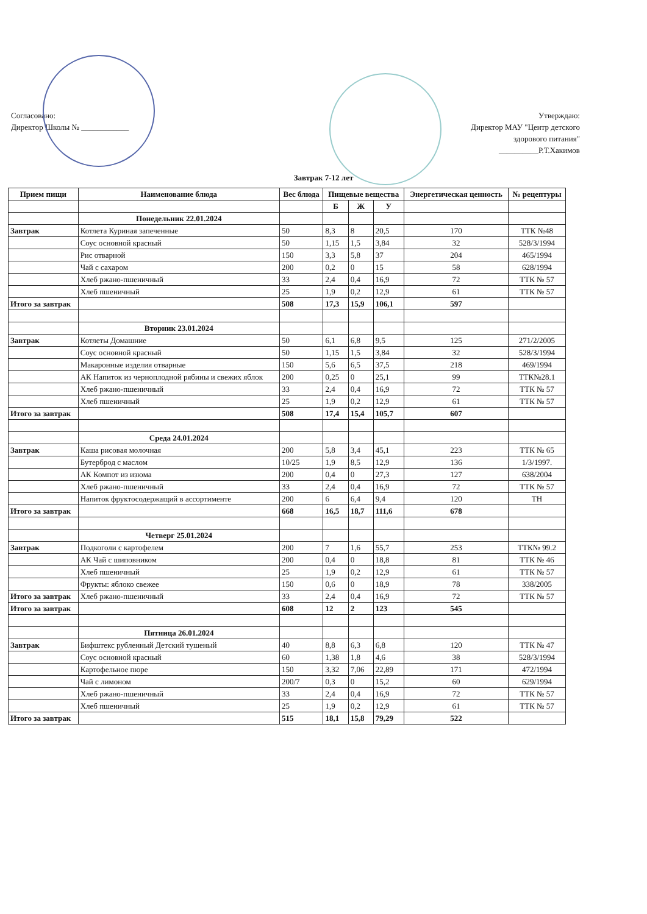Согласовано:
Директор Школы № ____________
Утверждаю:
Директор МАУ "Центр детского
здорового питания"
__________Р.Т.Хакимов
Завтрак 7-12 лет
| Прием пищи | Наименование блюда | Вес блюда | Пищевые вещества | | | Энергетическая ценность | № рецептуры |
| --- | --- | --- | --- | --- | --- | --- | --- |
| | | | Б | Ж | У | | |
| | Понедельник 22.01.2024 | | | | | | |
| Завтрак | Котлета Куриная запеченные | 50 | 8,3 | 8 | 20,5 | 170 | ТТК №48 |
| | Соус основной красный | 50 | 1,15 | 1,5 | 3,84 | 32 | 528/3/1994 |
| | Рис отварной | 150 | 3,3 | 5,8 | 37 | 204 | 465/1994 |
| | Чай с сахаром | 200 | 0,2 | 0 | 15 | 58 | 628/1994 |
| | Хлеб ржано-пшеничный | 33 | 2,4 | 0,4 | 16,9 | 72 | ТТК № 57 |
| | Хлеб пшеничный | 25 | 1,9 | 0,2 | 12,9 | 61 | ТТК № 57 |
| Итого за завтрак | | 508 | 17,3 | 15,9 | 106,1 | 597 | |
| | Вторник 23.01.2024 | | | | | | |
| Завтрак | Котлеты Домашние | 50 | 6,1 | 6,8 | 9,5 | 125 | 271/2/2005 |
| | Соус основной красный | 50 | 1,15 | 1,5 | 3,84 | 32 | 528/3/1994 |
| | Макаронные изделия отварные | 150 | 5,6 | 6,5 | 37,5 | 218 | 469/1994 |
| | АК Напиток из черноплодной рябины и свежих яблок | 200 | 0,25 | 0 | 25,1 | 99 | ТТК№28.1 |
| | Хлеб ржано-пшеничный | 33 | 2,4 | 0,4 | 16,9 | 72 | ТТК № 57 |
| | Хлеб пшеничный | 25 | 1,9 | 0,2 | 12,9 | 61 | ТТК № 57 |
| Итого за завтрак | | 508 | 17,4 | 15,4 | 105,7 | 607 | |
| | Среда 24.01.2024 | | | | | | |
| Завтрак | Каша рисовая молочная | 200 | 5,8 | 3,4 | 45,1 | 223 | ТТК № 65 |
| | Бутерброд с маслом | 10/25 | 1,9 | 8,5 | 12,9 | 136 | 1/3/1997. |
| | АК Компот из изюма | 200 | 0,4 | 0 | 27,3 | 127 | 638/2004 |
| | Хлеб ржано-пшеничный | 33 | 2,4 | 0,4 | 16,9 | 72 | ТТК № 57 |
| | Напиток фруктосодержащий в ассортименте | 200 | 6 | 6,4 | 9,4 | 120 | ТН |
| Итого за завтрак | | 668 | 16,5 | 18,7 | 111,6 | 678 | |
| | Четверг 25.01.2024 | | | | | | |
| Завтрак | Подкоголи с картофелем | 200 | 7 | 1,6 | 55,7 | 253 | ТТК№ 99.2 |
| | АК Чай с шиповником | 200 | 0,4 | 0 | 18,8 | 81 | ТТК № 46 |
| | Хлеб пшеничный | 25 | 1,9 | 0,2 | 12,9 | 61 | ТТК № 57 |
| | Фрукты: яблоко свежее | 150 | 0,6 | 0 | 18,9 | 78 | 338/2005 |
| Итого за завтрак | Хлеб ржано-пшеничный | 33 | 2,4 | 0,4 | 16,9 | 72 | ТТК № 57 |
| Итого за завтрак | | 608 | 12 | 2 | 123 | 545 | |
| | Пятница 26.01.2024 | | | | | | |
| Завтрак | Бифштекс рубленный Детский тушеный | 40 | 8,8 | 6,3 | 6,8 | 120 | ТТК № 47 |
| | Соус основной красный | 60 | 1,38 | 1,8 | 4,6 | 38 | 528/3/1994 |
| | Картофельное пюре | 150 | 3,32 | 7,06 | 22,89 | 171 | 472/1994 |
| | Чай с лимоном | 200/7 | 0,3 | 0 | 15,2 | 60 | 629/1994 |
| | Хлеб ржано-пшеничный | 33 | 2,4 | 0,4 | 16,9 | 72 | ТТК № 57 |
| | Хлеб пшеничный | 25 | 1,9 | 0,2 | 12,9 | 61 | ТТК № 57 |
| Итого за завтрак | | 515 | 18,1 | 15,8 | 79,29 | 522 | |